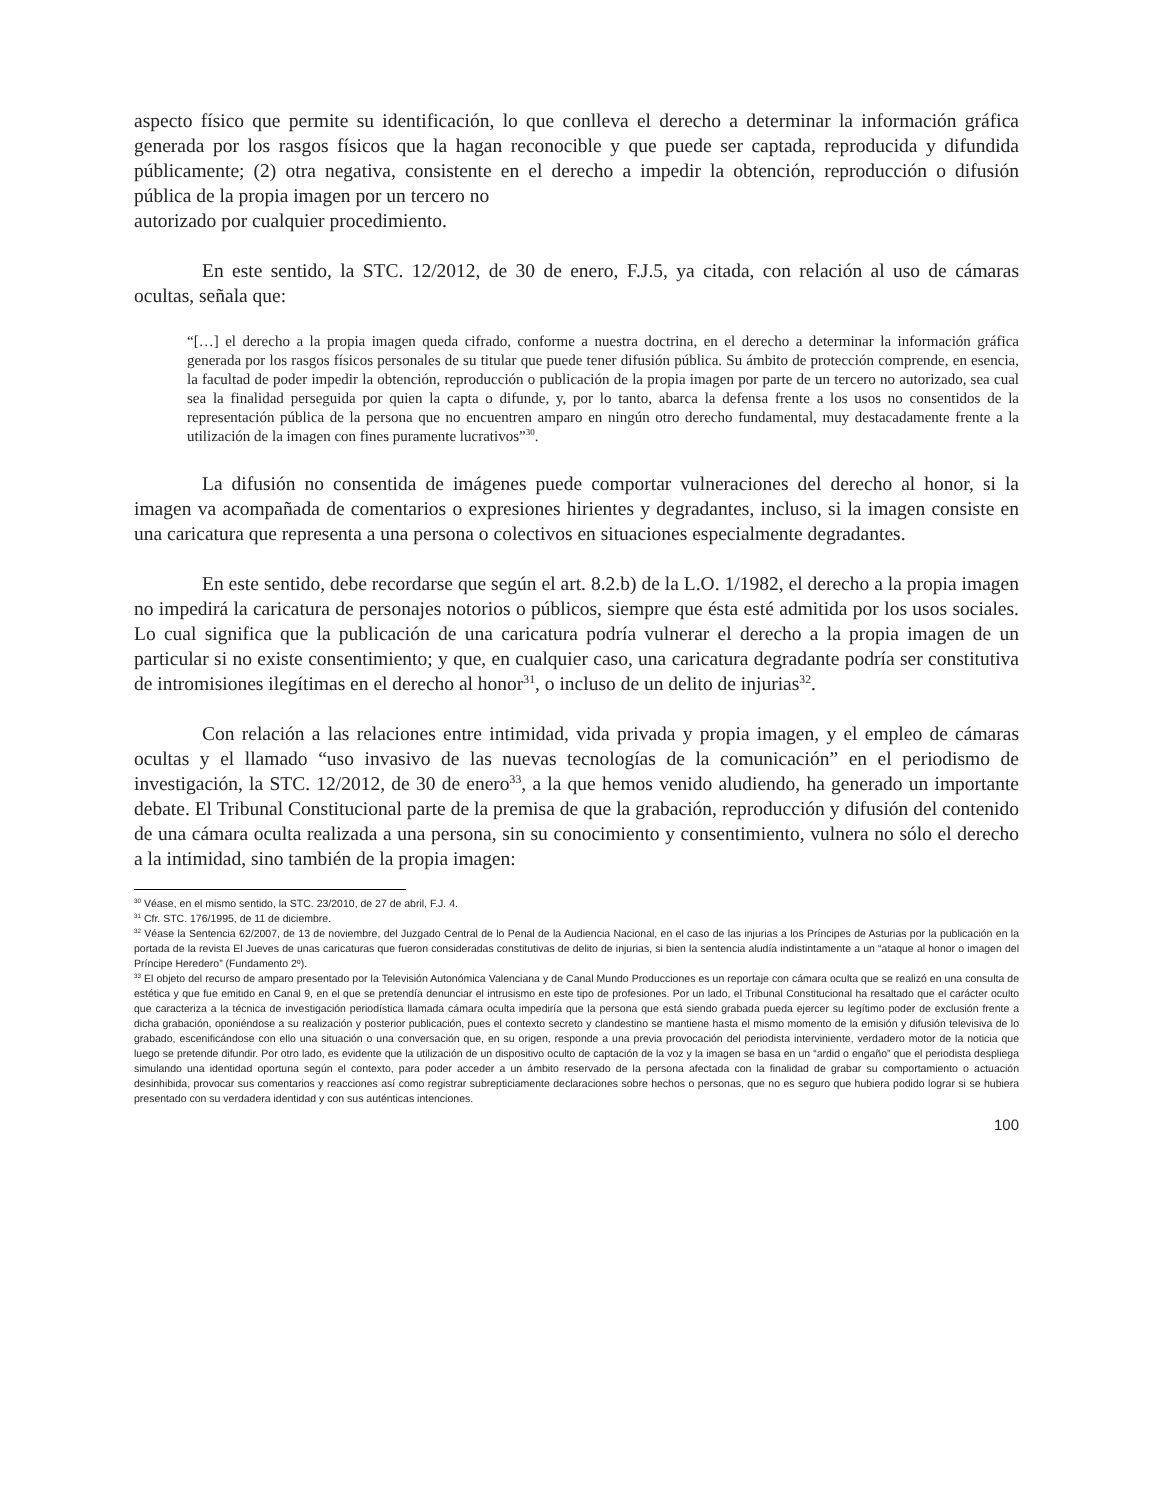aspecto físico que permite su identificación, lo que conlleva el derecho a determinar la información gráfica generada por los rasgos físicos que la hagan reconocible y que puede ser captada, reproducida y difundida públicamente; (2) otra negativa, consistente en el derecho a impedir la obtención, reproducción o difusión pública de la propia imagen por un tercero no
autorizado por cualquier procedimiento.
En este sentido, la STC. 12/2012, de 30 de enero, F.J.5, ya citada, con relación al uso de cámaras ocultas, señala que:
“[…] el derecho a la propia imagen queda cifrado, conforme a nuestra doctrina, en el derecho a determinar la información gráfica generada por los rasgos físicos personales de su titular que puede tener difusión pública. Su ámbito de protección comprende, en esencia, la facultad de poder impedir la obtención, reproducción o publicación de la propia imagen por parte de un tercero no autorizado, sea cual sea la finalidad perseguida por quien la capta o difunde, y, por lo tanto, abarca la defensa frente a los usos no consentidos de la representación pública de la persona que no encuentren amparo en ningún otro derecho fundamental, muy destacadamente frente a la utilización de la imagen con fines puramente lucrativos”<sup>30</sup>.
La difusión no consentida de imágenes puede comportar vulneraciones del derecho al honor, si la imagen va acompañada de comentarios o expresiones hirientes y degradantes, incluso, si la imagen consiste en una caricatura que representa a una persona o colectivos en situaciones especialmente degradantes.
En este sentido, debe recordarse que según el art. 8.2.b) de la L.O. 1/1982, el derecho a la propia imagen no impedirá la caricatura de personajes notorios o públicos, siempre que ésta esté admitida por los usos sociales. Lo cual significa que la publicación de una caricatura podría vulnerar el derecho a la propia imagen de un particular si no existe consentimiento; y que, en cualquier caso, una caricatura degradante podría ser constitutiva de intromisiones ilegítimas en el derecho al honor<sup>31</sup>, o incluso de un delito de injurias<sup>32</sup>.
Con relación a las relaciones entre intimidad, vida privada y propia imagen, y el empleo de cámaras ocultas y el llamado “uso invasivo de las nuevas tecnologías de la comunicación” en el periodismo de investigación, la STC. 12/2012, de 30 de enero<sup>33</sup>, a la que hemos venido aludiendo, ha generado un importante debate. El Tribunal Constitucional parte de la premisa de que la grabación, reproducción y difusión del contenido de una cámara oculta realizada a una persona, sin su conocimiento y consentimiento, vulnera no sólo el derecho a la intimidad, sino también de la propia imagen:
<sup>30</sup> Véase, en el mismo sentido, la STC. 23/2010, de 27 de abril, F.J. 4.
<sup>31</sup> Cfr. STC. 176/1995, de 11 de diciembre.
<sup>32</sup> Véase la Sentencia 62/2007, de 13 de noviembre, del Juzgado Central de lo Penal de la Audiencia Nacional, en el caso de las injurias a los Príncipes de Asturias por la publicación en la portada de la revista El Jueves de unas caricaturas que fueron consideradas constitutivas de delito de injurias, si bien la sentencia aludía indistintamente a un “ataque al honor o imagen del Príncipe Heredero” (Fundamento 2º).
<sup>33</sup> El objeto del recurso de amparo presentado por la Televisión Autonómica Valenciana y de Canal Mundo Producciones es un reportaje con cámara oculta que se realizó en una consulta de estética y que fue emitido en Canal 9, en el que se pretendía denunciar el intrusismo en este tipo de profesiones. Por un lado, el Tribunal Constitucional ha resaltado que el carácter oculto que caracteriza a la técnica de investigación periodística llamada cámara oculta impediría que la persona que está siendo grabada pueda ejercer su legítimo poder de exclusión frente a dicha grabación, oponiéndose a su realización y posterior publicación, pues el contexto secreto y clandestino se mantiene hasta el mismo momento de la emisión y difusión televisiva de lo grabado, escenificándose con ello una situación o una conversación que, en su origen, responde a una previa provocación del periodista interviniente, verdadero motor de la noticia que luego se pretende difundir. Por otro lado, es evidente que la utilización de un dispositivo oculto de captación de la voz y la imagen se basa en un “ardid o engaño” que el periodista despliega simulando una identidad oportuna según el contexto, para poder acceder a un ámbito reservado de la persona afectada con la finalidad de grabar su comportamiento o actuación desinhibida, provocar sus comentarios y reacciones así como registrar subrepticiamente declaraciones sobre hechos o personas, que no es seguro que hubiera podido lograr si se hubiera presentado con su verdadera identidad y con sus auténticas intenciones.
100